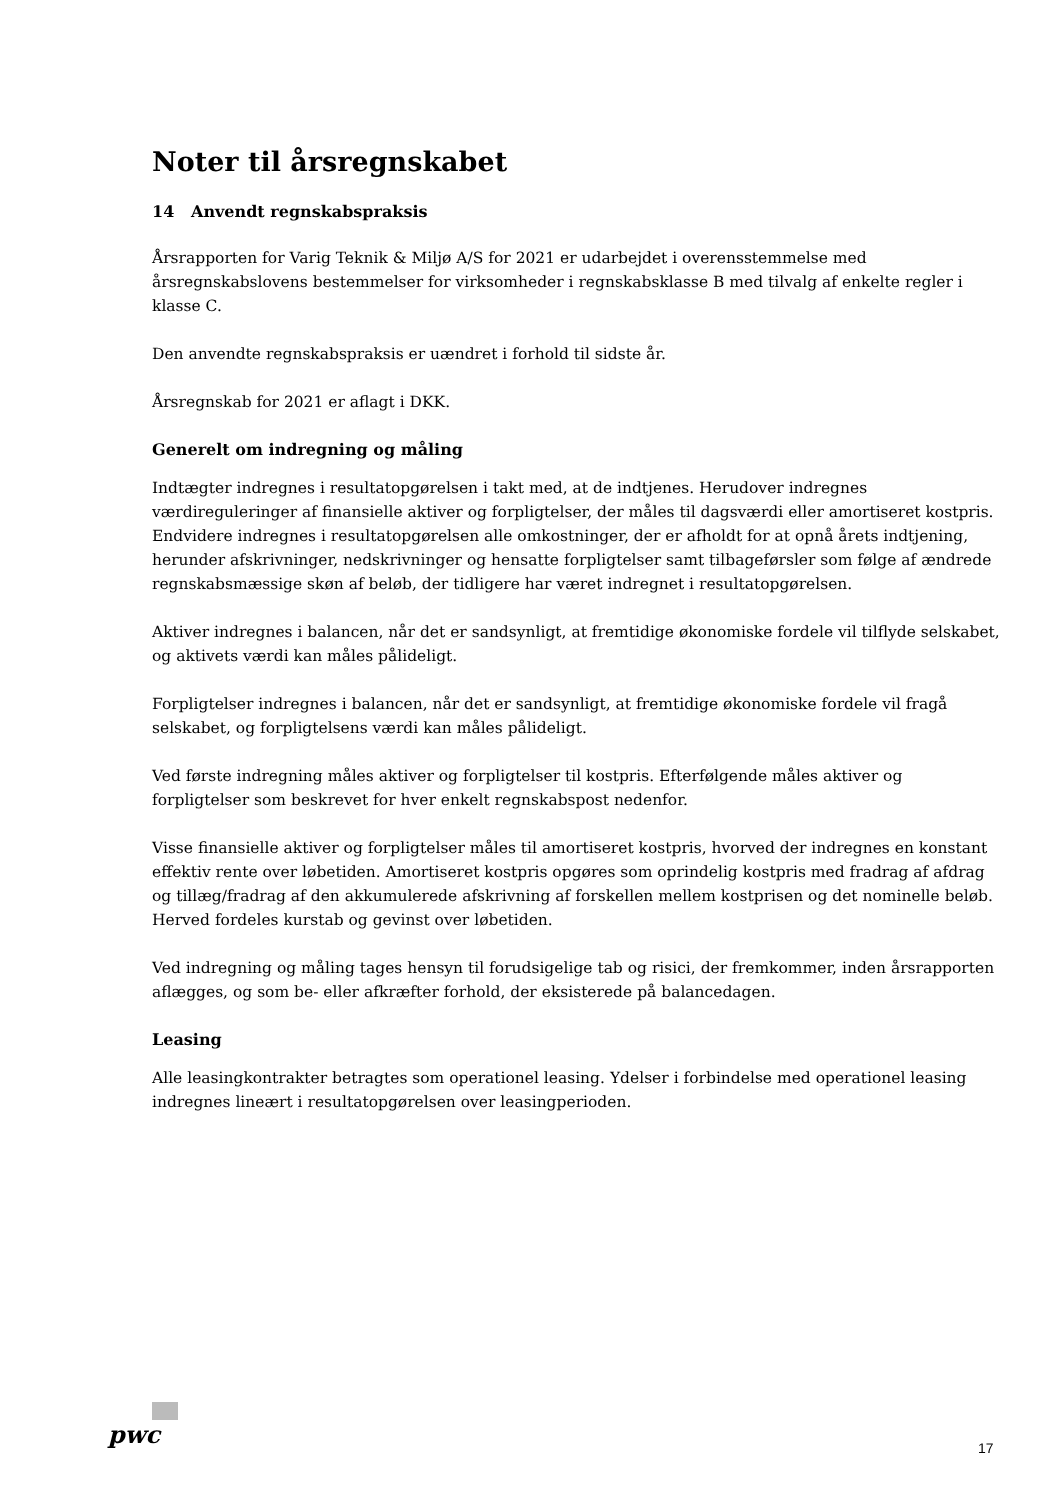Noter til årsregnskabet
14 Anvendt regnskabspraksis
Årsrapporten for Varig Teknik & Miljø A/S for 2021 er udarbejdet i overensstemmelse med årsregnskabslovens bestemmelser for virksomheder i regnskabsklasse B med tilvalg af enkelte regler i klasse C.
Den anvendte regnskabspraksis er uændret i forhold til sidste år.
Årsregnskab for 2021 er aflagt i DKK.
Generelt om indregning og måling
Indtægter indregnes i resultatopgørelsen i takt med, at de indtjenes. Herudover indregnes værdireguleringer af finansielle aktiver og forpligtelser, der måles til dagsværdi eller amortiseret kostpris. Endvidere indregnes i resultatopgørelsen alle omkostninger, der er afholdt for at opnå årets indtjening, herunder afskrivninger, nedskrivninger og hensatte forpligtelser samt tilbageførsler som følge af ændrede regnskabsmæssige skøn af beløb, der tidligere har været indregnet i resultatopgørelsen.
Aktiver indregnes i balancen, når det er sandsynligt, at fremtidige økonomiske fordele vil tilflyde selskabet, og aktivets værdi kan måles pålideligt.
Forpligtelser indregnes i balancen, når det er sandsynligt, at fremtidige økonomiske fordele vil fragå selskabet, og forpligtelsens værdi kan måles pålideligt.
Ved første indregning måles aktiver og forpligtelser til kostpris. Efterfølgende måles aktiver og forpligtelser som beskrevet for hver enkelt regnskabspost nedenfor.
Visse finansielle aktiver og forpligtelser måles til amortiseret kostpris, hvorved der indregnes en konstant effektiv rente over løbetiden. Amortiseret kostpris opgøres som oprindelig kostpris med fradrag af afdrag og tillæg/fradrag af den akkumulerede afskrivning af forskellen mellem kostprisen og det nominelle beløb. Herved fordeles kurstab og gevinst over løbetiden.
Ved indregning og måling tages hensyn til forudsigelige tab og risici, der fremkommer, inden årsrapporten aflægges, og som be- eller afkræfter forhold, der eksisterede på balancedagen.
Leasing
Alle leasingkontrakter betragtes som operationel leasing. Ydelser i forbindelse med operationel leasing indregnes lineært i resultatopgørelsen over leasingperioden.
pwc 17